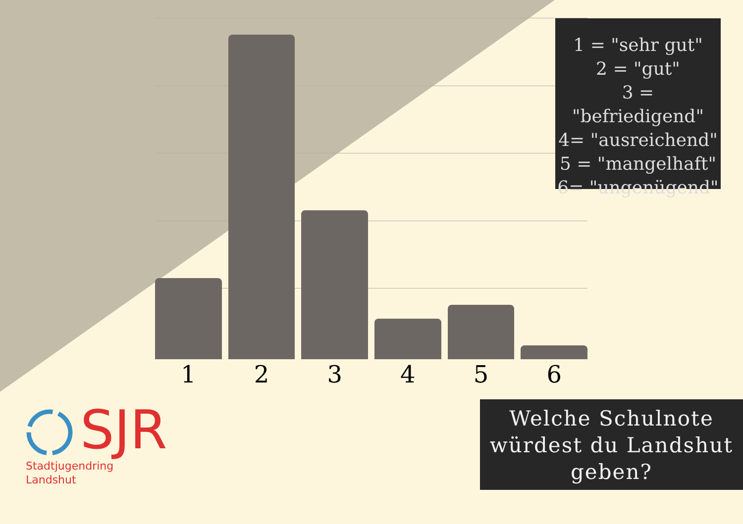1 2 3 4 5 6
1 = "sehr gut"
2 = "gut"
3 = "befriedigend"
4= "ausreichend"
5 = "mangelhaft"
6= "ungenügend"
Welche Schulnote würdest du Landshut geben?
SJR
Stadtjugendring
Landshut